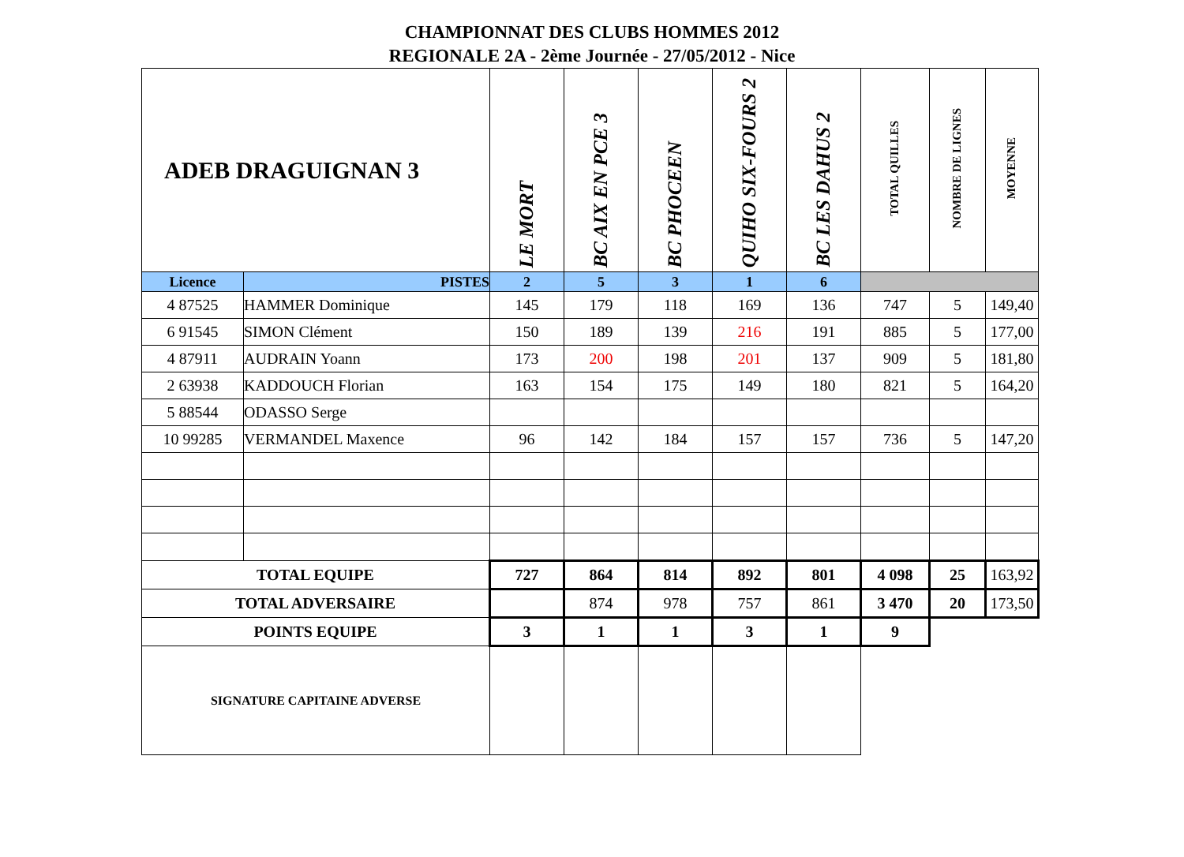CHAMPIONNAT DES CLUBS HOMMES 2012
REGIONALE 2A - 2ème Journée - 27/05/2012 - Nice
| ADEB DRAGUIGNAN 3 | | LE MORT | BC AIX EN PCE 3 | BC PHOCEEN | QUIHO SIX-FOURS 2 | BC LES DAHUS 2 | TOTAL QUILLES | NOMBRE DE LIGNES | MOYENNE |
| Licence | PISTES | 2 | 5 | 3 | 1 | 6 | | | |
| 4 87525 | HAMMER Dominique | 145 | 179 | 118 | 169 | 136 | 747 | 5 | 149,40 |
| 6 91545 | SIMON Clément | 150 | 189 | 139 | 216 | 191 | 885 | 5 | 177,00 |
| 4 87911 | AUDRAIN Yoann | 173 | 200 | 198 | 201 | 137 | 909 | 5 | 181,80 |
| 2 63938 | KADDOUCH Florian | 163 | 154 | 175 | 149 | 180 | 821 | 5 | 164,20 |
| 5 88544 | ODASSO Serge | | | | | | | | |
| 10 99285 | VERMANDEL Maxence | 96 | 142 | 184 | 157 | 157 | 736 | 5 | 147,20 |
| TOTAL EQUIPE | | 727 | 864 | 814 | 892 | 801 | 4 098 | 25 | 163,92 |
| TOTAL ADVERSAIRE | | | 874 | 978 | 757 | 861 | 3 470 | 20 | 173,50 |
| POINTS EQUIPE | | 3 | 1 | 1 | 3 | 1 | 9 | | |
| SIGNATURE CAPITAINE ADVERSE | | | | | | | | | |